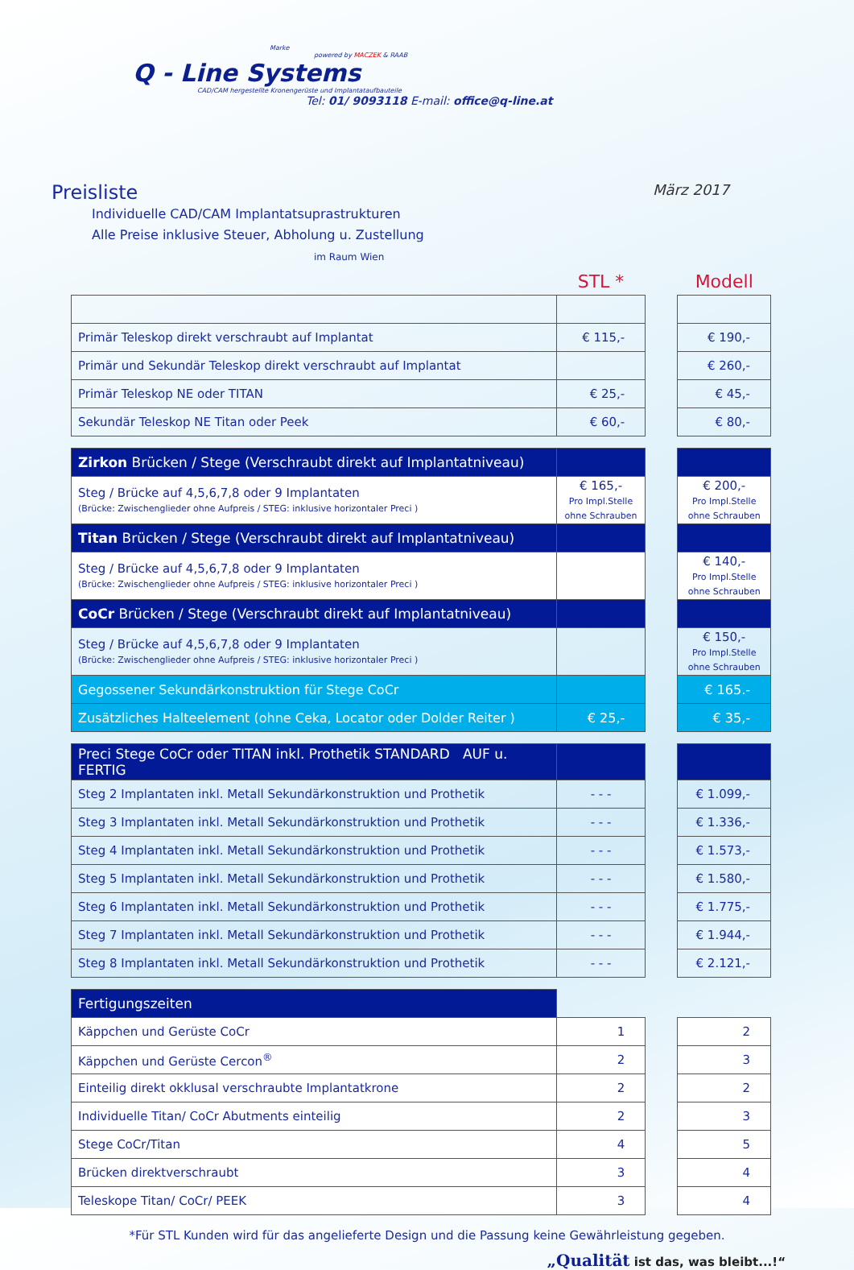Marke
powered by MACZEK & RAAB
Q - Line Systems
CAD/CAM hergestellte Kronengerüste und Implantataufbauteile
Tel: 01/ 9093118 E-mail: office@q-line.at
Preisliste
März 2017
Individuelle CAD/CAM Implantatsuprastrukturen
Alle Preise inklusive Steuer, Abholung u. Zustellung
im Raum Wien
| | STL * | | Modell |
| Primär Teleskop direkt verschraubt auf Implantat | € 115,- | | € 190,- |
| Primär und Sekundär Teleskop direkt verschraubt auf Implantat | | | € 260,- |
| Primär Teleskop NE oder TITAN | € 25,- | | € 45,- |
| Sekundär Teleskop NE Titan oder Peek | € 60,- | | € 80,- |
| Zirkon Brücken / Stege (Verschraubt direkt auf Implantatniveau) | | | |
| Steg / Brücke auf 4,5,6,7,8 oder 9 Implantaten (Brücke: Zwischenglieder ohne Aufpreis / STEG: inklusive horizontaler Preci ) | € 165,- Pro Impl.Stelle ohne Schrauben | | € 200,- Pro Impl.Stelle ohne Schrauben |
| Titan Brücken / Stege (Verschraubt direkt auf Implantatniveau) | | | |
| Steg / Brücke auf 4,5,6,7,8 oder 9 Implantaten (Brücke: Zwischenglieder ohne Aufpreis / STEG: inklusive horizontaler Preci ) | | | € 140,- Pro Impl.Stelle ohne Schrauben |
| CoCr Brücken / Stege (Verschraubt direkt auf Implantatniveau) | | | |
| Steg / Brücke auf 4,5,6,7,8 oder 9 Implantaten (Brücke: Zwischenglieder ohne Aufpreis / STEG: inklusive horizontaler Preci ) | | | € 150,- Pro Impl.Stelle ohne Schrauben |
| Gegossener Sekundärkonstruktion für Stege CoCr | | | € 165.- |
| Zusätzliches Halteelement (ohne Ceka, Locator oder Dolder Reiter ) | € 25,- | | € 35,- |
| Preci Stege CoCr oder TITAN inkl. Prothetik STANDARD AUF u. FERTIG | | | |
| Steg 2 Implantaten inkl. Metall Sekundärkonstruktion und Prothetik | - - - | | € 1.099,- |
| Steg 3 Implantaten inkl. Metall Sekundärkonstruktion und Prothetik | - - - | | € 1.336,- |
| Steg 4 Implantaten inkl. Metall Sekundärkonstruktion und Prothetik | - - - | | € 1.573,- |
| Steg 5 Implantaten inkl. Metall Sekundärkonstruktion und Prothetik | - - - | | € 1.580,- |
| Steg 6 Implantaten inkl. Metall Sekundärkonstruktion und Prothetik | - - - | | € 1.775,- |
| Steg 7 Implantaten inkl. Metall Sekundärkonstruktion und Prothetik | - - - | | € 1.944,- |
| Steg 8 Implantaten inkl. Metall Sekundärkonstruktion und Prothetik | - - - | | € 2.121,- |
| Fertigungszeiten | | | |
| Käppchen und Gerüste CoCr | 1 | | 2 |
| Käppchen und Gerüste Cercon<sup>®</sup> | 2 | | 3 |
| Einteilig direkt okklusal verschraubte Implantatkrone | 2 | | 2 |
| Individuelle Titan/ CoCr Abutments einteilig | 2 | | 3 |
| Stege CoCr/Titan | 4 | | 5 |
| Brücken direktverschraubt | 3 | | 4 |
| Teleskope Titan/ CoCr/ PEEK | 3 | | 4 |
*Für STL Kunden wird für das angelieferte Design und die Passung keine Gewährleistung gegeben.
„Qualität ist das, was bleibt...!“